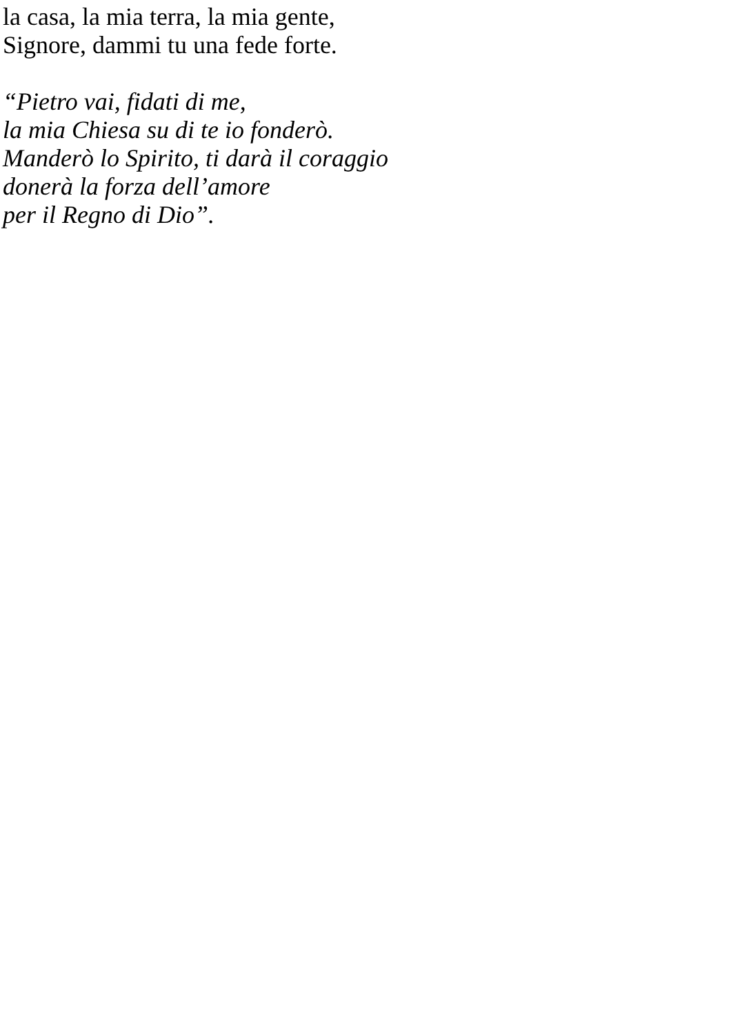la casa, la mia terra, la mia gente,
Signore, dammi tu una fede forte.
“Pietro vai, fidati di me,
la mia Chiesa su di te io fonderò.
Manderò lo Spirito, ti darà il coraggio
donerà la forza dell’amore
per il Regno di Dio”.